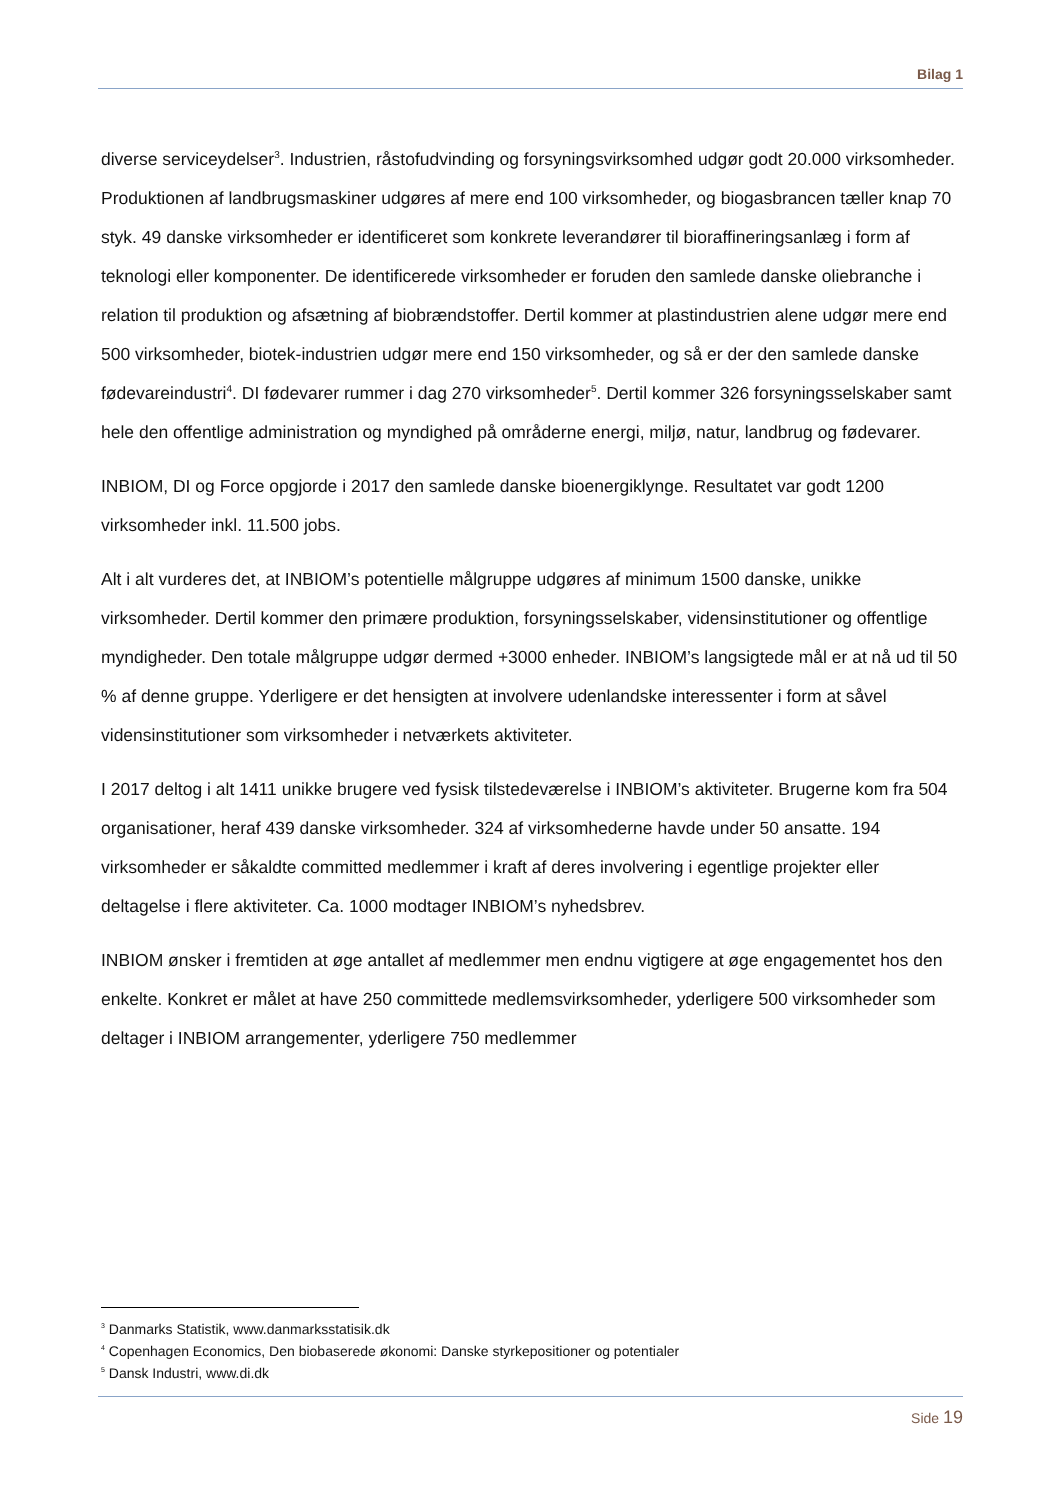Bilag 1
diverse serviceydelser<sup>3</sup>. Industrien, råstofudvinding og forsyningsvirksomhed udgør godt 20.000 virksomheder. Produktionen af landbrugsmaskiner udgøres af mere end 100 virksomheder, og biogasbrancen tæller knap 70 styk. 49 danske virksomheder er identificeret som konkrete leverandører til bioraffineringsanlæg i form af teknologi eller komponenter. De identificerede virksomheder er foruden den samlede danske oliebranche i relation til produktion og afsætning af biobrændstoffer. Dertil kommer at plastindustrien alene udgør mere end 500 virksomheder, biotek-industrien udgør mere end 150 virksomheder, og så er der den samlede danske fødevareindustri<sup>4</sup>. DI fødevarer rummer i dag 270 virksomheder<sup>5</sup>. Dertil kommer 326 forsyningsselskaber samt hele den offentlige administration og myndighed på områderne energi, miljø, natur, landbrug og fødevarer.
INBIOM, DI og Force opgjorde i 2017 den samlede danske bioenergiklynge. Resultatet var godt 1200 virksomheder inkl. 11.500 jobs.
Alt i alt vurderes det, at INBIOM’s potentielle målgruppe udgøres af minimum 1500 danske, unikke virksomheder. Dertil kommer den primære produktion, forsyningsselskaber, vidensinstitutioner og offentlige myndigheder. Den totale målgruppe udgør dermed +3000 enheder. INBIOM’s langsigtede mål er at nå ud til 50 % af denne gruppe. Yderligere er det hensigten at involvere udenlandske interessenter i form at såvel vidensinstitutioner som virksomheder i netværkets aktiviteter.
I 2017 deltog i alt 1411 unikke brugere ved fysisk tilstedeværelse i INBIOM’s aktiviteter. Brugerne kom fra 504 organisationer, heraf 439 danske virksomheder. 324 af virksomhederne havde under 50 ansatte. 194 virksomheder er såkaldte committed medlemmer i kraft af deres involvering i egentlige projekter eller deltagelse i flere aktiviteter. Ca. 1000 modtager INBIOM’s nyhedsbrev.
INBIOM ønsker i fremtiden at øge antallet af medlemmer men endnu vigtigere at øge engagementet hos den enkelte. Konkret er målet at have 250 committede medlemsvirksomheder, yderligere 500 virksomheder som deltager i INBIOM arrangementer, yderligere 750 medlemmer
<sup>3</sup> Danmarks Statistik, www.danmarksstatisik.dk
<sup>4</sup> Copenhagen Economics, Den biobaserede økonomi: Danske styrkepositioner og potentialer
<sup>5</sup> Dansk Industri, www.di.dk
Side 19